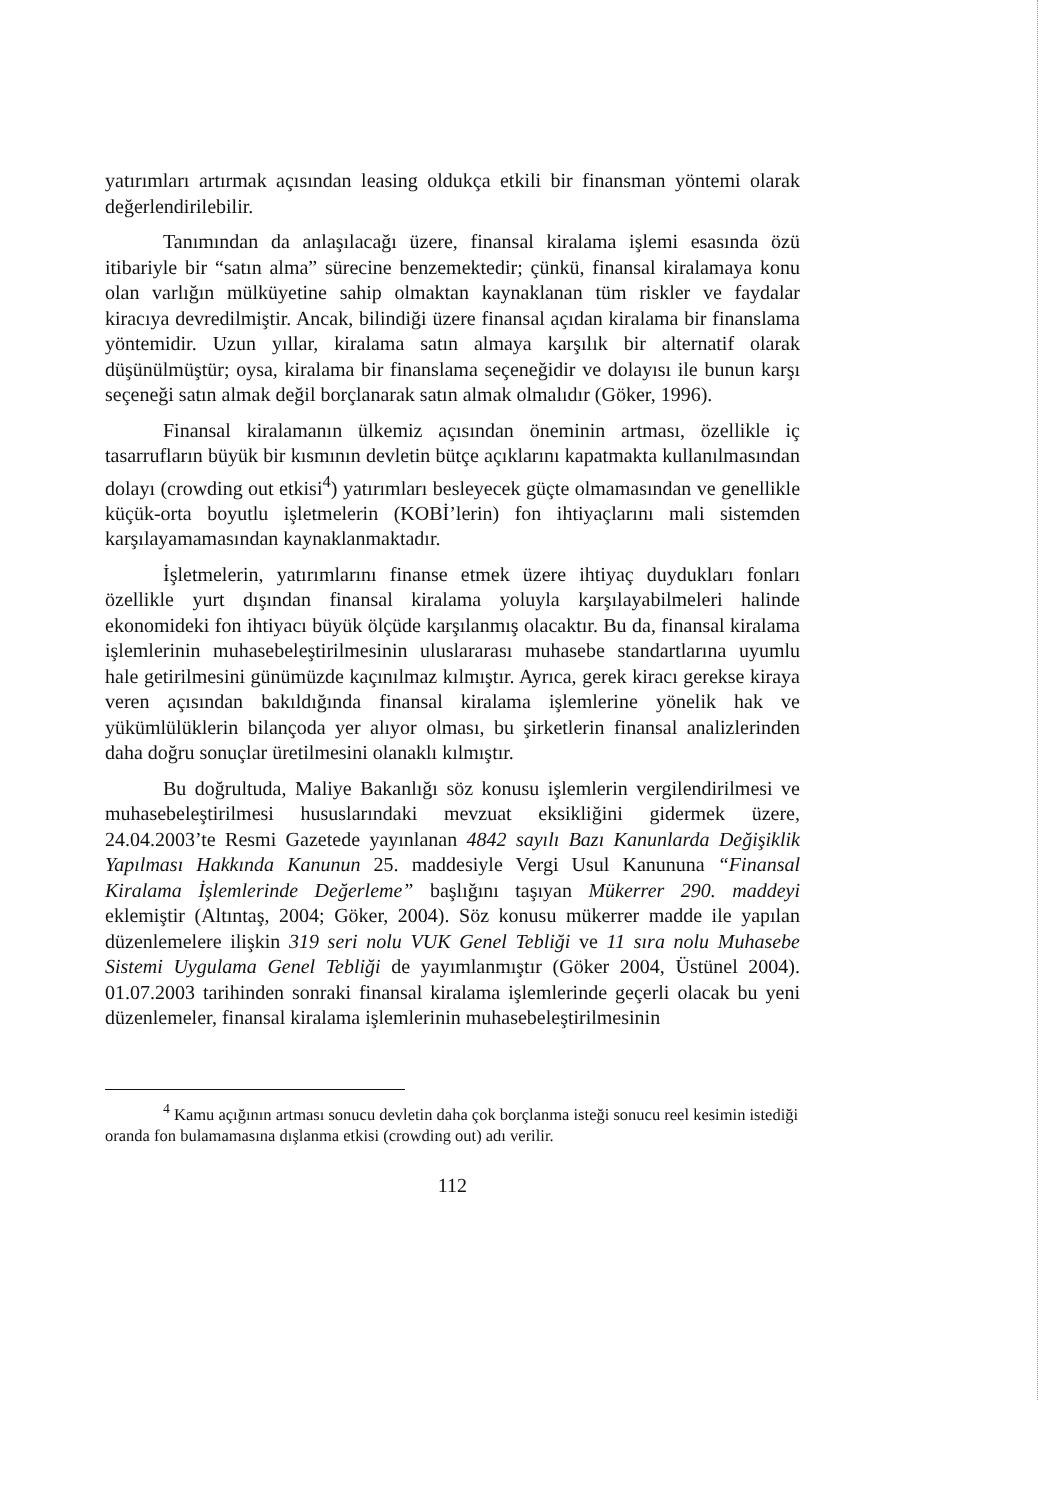yatırımları artırmak açısından leasing oldukça etkili bir finansman yöntemi olarak değerlendirilebilir.
Tanımından da anlaşılacağı üzere, finansal kiralama işlemi esasında özü itibariyle bir “satın alma” sürecine benzemektedir; çünkü, finansal kiralamaya konu olan varlığın mülküyetine sahip olmaktan kaynaklanan tüm riskler ve faydalar kiracıya devredilmiştir. Ancak, bilindiği üzere finansal açıdan kiralama bir finanslama yöntemidir. Uzun yıllar, kiralama satın almaya karşılık bir alternatif olarak düşünülmüştür; oysa, kiralama bir finanslama seçeneğidir ve dolayısı ile bunun karşı seçeneği satın almak değil borçlanarak satın almak olmalıdır (Göker, 1996).
Finansal kiralamanın ülkemiz açısından öneminin artması, özellikle iç tasarrufların büyük bir kısmının devletin bütçe açıklarını kapatmakta kullanılmasından dolayı (crowding out etkisi<sup>4</sup>) yatırımları besleyecek güçte olmamasından ve genellikle küçük-orta boyutlu işletmelerin (KOBİ’lerin) fon ihtiyaçlarını mali sistemden karşılayamamasından kaynaklanmaktadır.
İşletmelerin, yatırımlarını finanse etmek üzere ihtiyaç duydukları fonları özellikle yurt dışından finansal kiralama yoluyla karşılayabilmeleri halinde ekonomideki fon ihtiyacı büyük ölçüde karşılanmış olacaktır. Bu da, finansal kiralama işlemlerinin muhasebeleştirilmesinin uluslararası muhasebe standartlarına uyumlu hale getirilmesini günümüzde kaçınılmaz kılmıştır. Ayrıca, gerek kiracı gerekse kiraya veren açısından bakıldığında finansal kiralama işlemlerine yönelik hak ve yükümlülüklerin bilançoda yer alıyor olması, bu şirketlerin finansal analizlerinden daha doğru sonuçlar üretilmesini olanaklı kılmıştır.
Bu doğrultuda, Maliye Bakanlığı söz konusu işlemlerin vergilendirilmesi ve muhasebeleştirilmesi hususlarındaki mevzuat eksikliğini gidermek üzere, 24.04.2003’te Resmi Gazetede yayınlanan 4842 sayılı Bazı Kanunlarda Değişiklik Yapılması Hakkında Kanunun 25. maddesiyle Vergi Usul Kanununa “Finansal Kiralama İşlemlerinde Değerleme” başlığını taşıyan Mükerrer 290. maddeyi eklemiştir (Altıntaş, 2004; Göker, 2004). Söz konusu mükerrer madde ile yapılan düzenlemelere ilişkin 319 seri nolu VUK Genel Tebliği ve 11 sıra nolu Muhasebe Sistemi Uygulama Genel Tebliği de yayımlanmıştır (Göker 2004, Üstünel 2004). 01.07.2003 tarihinden sonraki finansal kiralama işlemlerinde geçerli olacak bu yeni düzenlemeler, finansal kiralama işlemlerinin muhasebeleştirilmesinin
<sup>4</sup> Kamu açığının artması sonucu devletin daha çok borçlanma isteği sonucu reel kesimin istediği oranda fon bulamamasına dışlanma etkisi (crowding out) adı verilir.
112